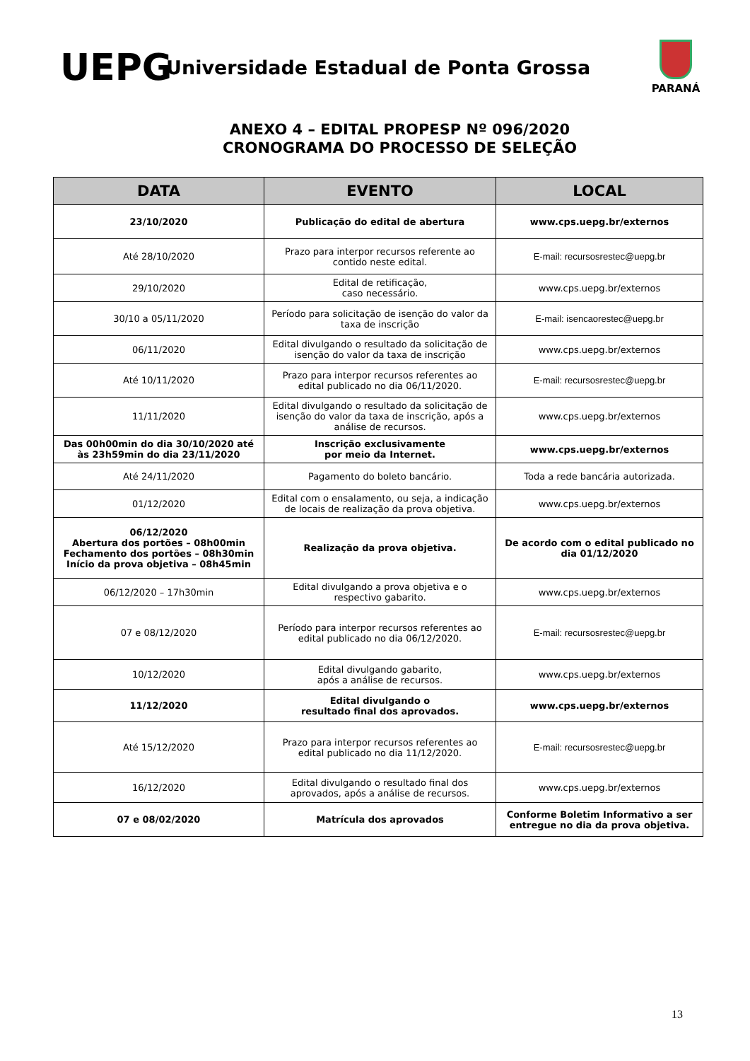UEPG
Universidade Estadual de Ponta Grossa
PARANÁ
ANEXO 4 – EDITAL PROPESP Nº 096/2020
CRONOGRAMA DO PROCESSO DE SELEÇÃO
| DATA | EVENTO | LOCAL |
| --- | --- | --- |
| 23/10/2020 | Publicação do edital de abertura | www.cps.uepg.br/externos |
| Até 28/10/2020 | Prazo para interpor recursos referente ao contido neste edital. | E-mail: recursosrestec@uepg.br |
| 29/10/2020 | Edital de retificação, caso necessário. | www.cps.uepg.br/externos |
| 30/10 a 05/11/2020 | Período para solicitação de isenção do valor da taxa de inscrição | E-mail: isencaorestec@uepg.br |
| 06/11/2020 | Edital divulgando o resultado da solicitação de isenção do valor da taxa de inscrição | www.cps.uepg.br/externos |
| Até 10/11/2020 | Prazo para interpor recursos referentes ao edital publicado no dia 06/11/2020. | E-mail: recursosrestec@uepg.br |
| 11/11/2020 | Edital divulgando o resultado da solicitação de isenção do valor da taxa de inscrição, após a análise de recursos. | www.cps.uepg.br/externos |
| Das 00h00min do dia 30/10/2020 até às 23h59min do dia 23/11/2020 | Inscrição exclusivamente por meio da Internet. | www.cps.uepg.br/externos |
| Até 24/11/2020 | Pagamento do boleto bancário. | Toda a rede bancária autorizada. |
| 01/12/2020 | Edital com o ensalamento, ou seja, a indicação de locais de realização da prova objetiva. | www.cps.uepg.br/externos |
| 06/12/2020 Abertura dos portões – 08h00min Fechamento dos portões – 08h30min Início da prova objetiva – 08h45min | Realização da prova objetiva. | De acordo com o edital publicado no dia 01/12/2020 |
| 06/12/2020 – 17h30min | Edital divulgando a prova objetiva e o respectivo gabarito. | www.cps.uepg.br/externos |
| 07 e 08/12/2020 | Período para interpor recursos referentes ao edital publicado no dia 06/12/2020. | E-mail: recursosrestec@uepg.br |
| 10/12/2020 | Edital divulgando gabarito, após a análise de recursos. | www.cps.uepg.br/externos |
| 11/12/2020 | Edital divulgando o resultado final dos aprovados. | www.cps.uepg.br/externos |
| Até 15/12/2020 | Prazo para interpor recursos referentes ao edital publicado no dia 11/12/2020. | E-mail: recursosrestec@uepg.br |
| 16/12/2020 | Edital divulgando o resultado final dos aprovados, após a análise de recursos. | www.cps.uepg.br/externos |
| 07 e 08/02/2020 | Matrícula dos aprovados | Conforme Boletim Informativo a ser entregue no dia da prova objetiva. |
13